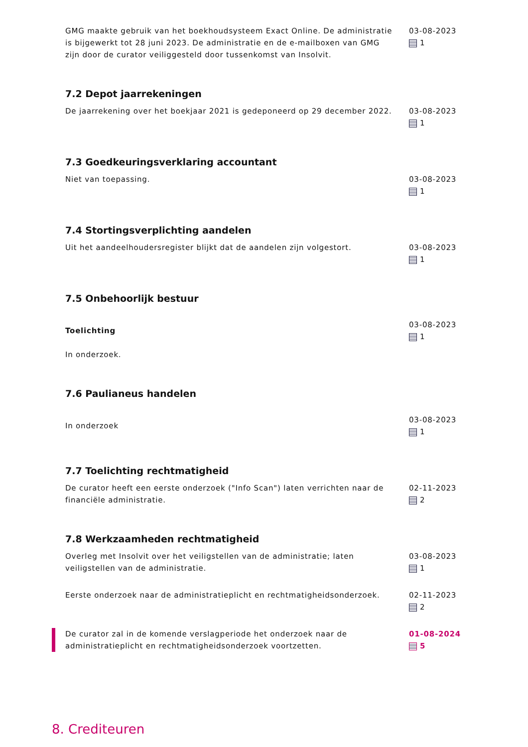GMG maakte gebruik van het boekhoudsysteem Exact Online. De administratie is bijgewerkt tot 28 juni 2023. De administratie en de e-mailboxen van GMG zijn door de curator veiliggesteld door tussenkomst van Insolvit.
03-08-2023
1
7.2 Depot jaarrekeningen
De jaarrekening over het boekjaar 2021 is gedeponeerd op 29 december 2022.
03-08-2023
1
7.3 Goedkeuringsverklaring accountant
Niet van toepassing. 03-08-2023
1
7.4 Stortingsverplichting aandelen
Uit het aandeelhoudersregister blijkt dat de aandelen zijn volgestort.
03-08-2023
1
7.5 Onbehoorlijk bestuur
Toelichting
In onderzoek.
03-08-2023
1
7.6 Paulianeus handelen
In onderzoek
03-08-2023
1
7.7 Toelichting rechtmatigheid
De curator heeft een eerste onderzoek ("Info Scan") laten verrichten naar de financiële administratie.
02-11-2023
2
7.8 Werkzaamheden rechtmatigheid
Overleg met Insolvit over het veiligstellen van de administratie; laten veiligstellen van de administratie.
03-08-2023
1
Eerste onderzoek naar de administratieplicht en rechtmatigheidsonderzoek.
02-11-2023
2
De curator zal in de komende verslagperiode het onderzoek naar de administratieplicht en rechtmatigheidsonderzoek voortzetten.
01-08-2024
5
8. Crediteuren